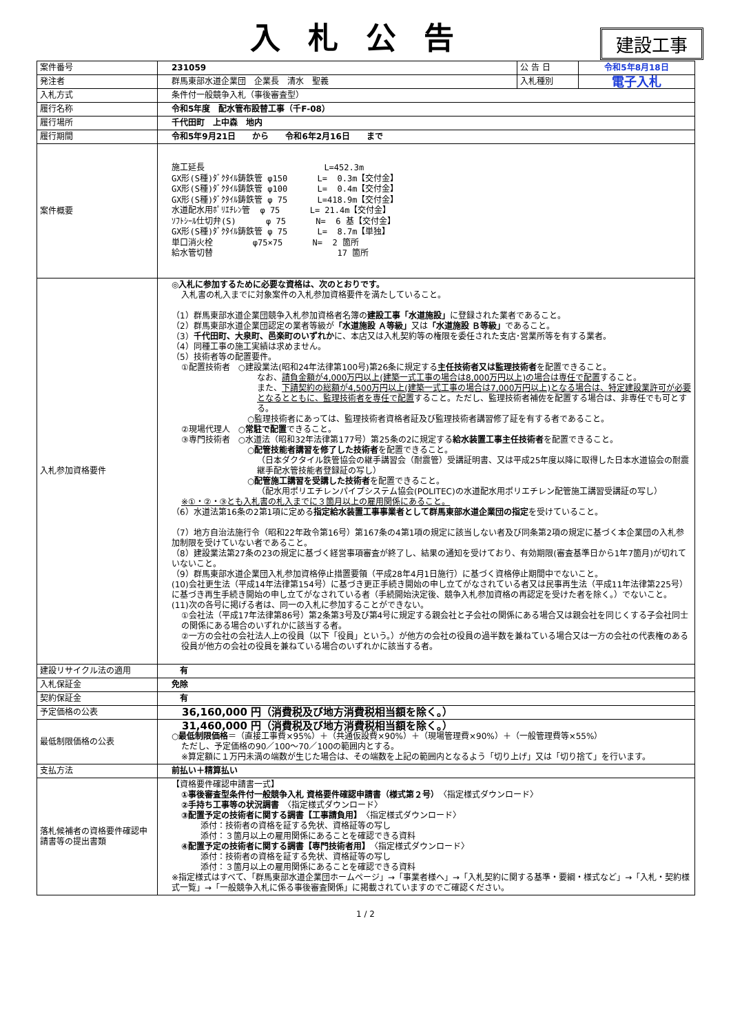入札公告
建設工事
| 案件番号 | 231059 | 公 告 日 | 令和5年8月18日 |
| 発注者 | 群馬東部水道企業団 企業長 清水 聖義 | 入札種別 | 電子入札 |
| 入札方式 | 条件付一般競争入札（事後審査型） | | |
| 履行名称 | 令和5年度 配水管布設替工事（千F-08） | | |
| 履行場所 | 千代田町 上中森 地内 | | |
| 履行期間 | 令和5年9月21日 から 令和6年2月16日 まで | | |
| 案件概要 | 施工延長 L=452.3m GX形(S種)ﾀﾞｸﾀｲﾙ鋳鉄管 φ150 L= 0.3m【交付金】 GX形(S種)ﾀﾞｸﾀｲﾙ鋳鉄管 φ100 L= 0.4m【交付金】 GX形(S種)ﾀﾞｸﾀｲﾙ鋳鉄管 φ 75 L=418.9m【交付金】 水道配水用ﾎﾟﾘｴﾁﾚﾝ管 φ 75 L= 21.4m【交付金】 ｿﾌﾄｼｰﾙ仕切弁(S) φ 75 N= 6 基【交付金】 GX形(S種)ﾀﾞｸﾀｲﾙ鋳鉄管 φ 75 L= 8.7m【単独】 単口消火栓 φ75×75 N= 2 箇所 給水管切替 17 箇所 | | |
| 入札参加資格要件 | ◎入札に参加するために必要な資格は、次のとおりです。 入札書の札入までに対象案件の入札参加資格要件を満たしていること。 （1）群馬東部水道企業団競争入札参加資格者名簿の 建設工事「水道施設」 に登録された業者であること。 （2）群馬東部水道企業団認定の業者等級が 「水道施設 Ａ等級」 又は 「水道施設 Ｂ等級」 であること。 （3） 千代田町、大泉町、邑楽町のいずれか に、本店又は入札契約等の権限を委任された支店･営業所等を有する業者。 （4）同種工事の施工実績は求めません。 （5）技術者等の配置要件。 ①配置技術者 ○建設業法(昭和24年法律第100号)第26条に規定する 主任技術者又は監理技術者 を配置できること。 なお、 請負金額が4,000万円以上(建築一式工事の場合は8,000万円以上)の場合は専任で配置 すること。 また、 下請契約の総額が4,500万円以上(建築一式工事の場合は7,000万円以上)となる場合は、特定建設業許可が必要となるとともに、監理技術者を専任で配置 すること。ただし、監理技術者補佐を配置する場合は、非専任でも可とする。 ○監理技術者にあっては、監理技術者資格者証及び監理技術者講習修了証を有する者であること。 ②現場代理人 ○ 常駐で配置 できること。 ③専門技術者 ○水道法（昭和32年法律第177号）第25条の2に規定する 給水装置工事主任技術者 を配置できること。 ○ 配管技能者講習を修了した技術者 を配置できること。 （日本ダクタイル鉄管協会の継手講習会（耐震管）受講証明書、又は平成25年度以降に取得した日本水道協会の耐震継手配水管技能者登録証の写し） ○ 配管施工講習を受講した技術者 を配置できること。 （配水用ポリエチレンパイプシステム協会(POLITEC)の水道配水用ポリエチレン配管施工講習受講証の写し） ※①・②・③とも入札書の札入までに３箇月以上の雇用関係にあること。 （6）水道法第16条の2第1項に定める 指定給水装置工事事業者として群馬東部水道企業団の指定 を受けていること。 （7）地方自治法施行令（昭和22年政令第16号）第167条の4第1項の規定に該当しない者及び同条第2項の規定に基づく本企業団の入札参加制限を受けていない者であること。 （8）建設業法第27条の23の規定に基づく経営事項審査が終了し、結果の通知を受けており、有効期限(審査基準日から1年7箇月)が切れていないこと。 （9）群馬東部水道企業団入札参加資格停止措置要領（平成28年4月1日施行）に基づく資格停止期間中でないこと。 (10)会社更生法（平成14年法律第154号）に基づき更正手続き開始の申し立てがなされている者又は民事再生法（平成11年法律第225号）に基づき再生手続き開始の申し立てがなされている者（手続開始決定後、競争入札参加資格の再認定を受けた者を除く。）でないこと。 (11)次の各号に掲げる者は、同一の入札に参加することができない。 ①会社法（平成17年法律第86号）第2条第3号及び第4号に規定する親会社と子会社の関係にある場合又は親会社を同じくする子会社同士の関係にある場合のいずれかに該当する者。 ②一方の会社の会社法人上の役員（以下「役員」という。）が他方の会社の役員の過半数を兼ねている場合又は一方の会社の代表権のある役員が他方の会社の役員を兼ねている場合のいずれかに該当する者。 | | |
| 建設リサイクル法の適用 | 有 | | |
| 入札保証金 | 免除 | | |
| 契約保証金 | 有 | | |
| 予定価格の公表 | 36,160,000 円（消費税及び地方消費税相当額を除く。） | | |
| 最低制限価格の公表 | 31,460,000 円（消費税及び地方消費税相当額を除く。） ○ 最低制限価格 ＝（直接工事費×95%）＋（共通仮設費×90%）＋（現場管理費×90%）＋（一般管理費等×55%） ただし、予定価格の90／100～70／100の範囲内とする。 ※算定額に１万円未満の端数が生じた場合は、その端数を上記の範囲内となるよう「切り上げ」又は「切り捨て」を行います。 | | |
| 支払方法 | 前払い＋精算払い | | |
| 落札候補者の資格要件確認申請書等の提出書類 | 【資格要件確認申請書一式】 ①事後審査型条件付一般競争入札 資格要件確認申請書（様式第２号） 〈指定様式ダウンロード〉 ②手持ち工事等の状況調書 〈指定様式ダウンロード〉 ③配置予定の技術者に関する調書【工事請負用】 〈指定様式ダウンロード〉 添付：技術者の資格を証する免状、資格証等の写し 添付：３箇月以上の雇用関係にあることを確認できる資料 ④配置予定の技術者に関する調書【専門技術者用】 〈指定様式ダウンロード〉 添付：技術者の資格を証する免状、資格証等の写し 添付：３箇月以上の雇用関係にあることを確認できる資料 ※指定様式はすべて、「群馬東部水道企業団ホームページ」→「事業者様へ」→「入札契約に関する基準・要綱・様式など」→「入札・契約様式一覧」→「一般競争入札に係る事後審査関係」に掲載されていますのでご確認ください。 | | |
1 / 2